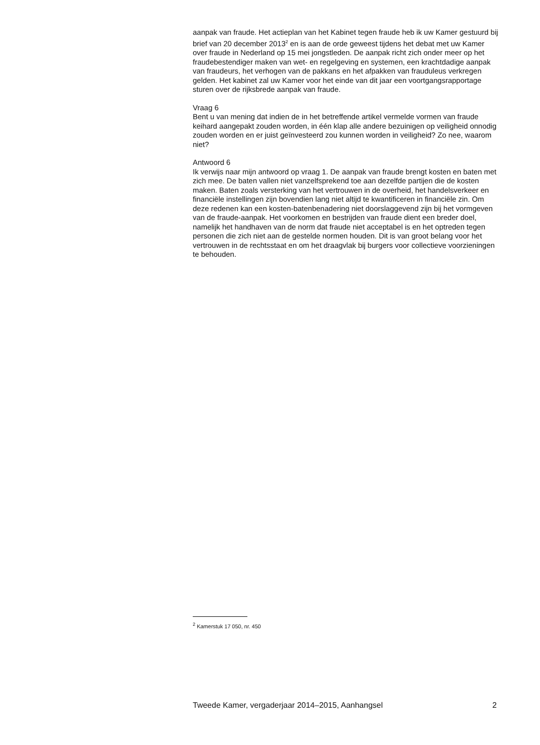aanpak van fraude. Het actieplan van het Kabinet tegen fraude heb ik uw Kamer gestuurd bij brief van 20 december 2013<sup>2</sup> en is aan de orde geweest tijdens het debat met uw Kamer over fraude in Nederland op 15 mei jongstleden. De aanpak richt zich onder meer op het fraudebestendiger maken van wet- en regelgeving en systemen, een krachtdadige aanpak van fraudeurs, het verhogen van de pakkans en het afpakken van frauduleus verkregen gelden. Het kabinet zal uw Kamer voor het einde van dit jaar een voortgangsrapportage sturen over de rijksbrede aanpak van fraude.
Vraag 6
Bent u van mening dat indien de in het betreffende artikel vermelde vormen van fraude keihard aangepakt zouden worden, in één klap alle andere bezuinigen op veiligheid onnodig zouden worden en er juist geïnvesteerd zou kunnen worden in veiligheid? Zo nee, waarom niet?
Antwoord 6
Ik verwijs naar mijn antwoord op vraag 1. De aanpak van fraude brengt kosten en baten met zich mee. De baten vallen niet vanzelfsprekend toe aan dezelfde partijen die de kosten maken. Baten zoals versterking van het vertrouwen in de overheid, het handelsverkeer en financiële instellingen zijn bovendien lang niet altijd te kwantificeren in financiële zin. Om deze redenen kan een kosten-batenbenadering niet doorslaggevend zijn bij het vormgeven van de fraude-aanpak. Het voorkomen en bestrijden van fraude dient een breder doel, namelijk het handhaven van de norm dat fraude niet acceptabel is en het optreden tegen personen die zich niet aan de gestelde normen houden. Dit is van groot belang voor het vertrouwen in de rechtsstaat en om het draagvlak bij burgers voor collectieve voorzieningen te behouden.
<sup>2</sup> Kamerstuk 17 050, nr. 450
Tweede Kamer, vergaderjaar 2014–2015, Aanhangsel 2